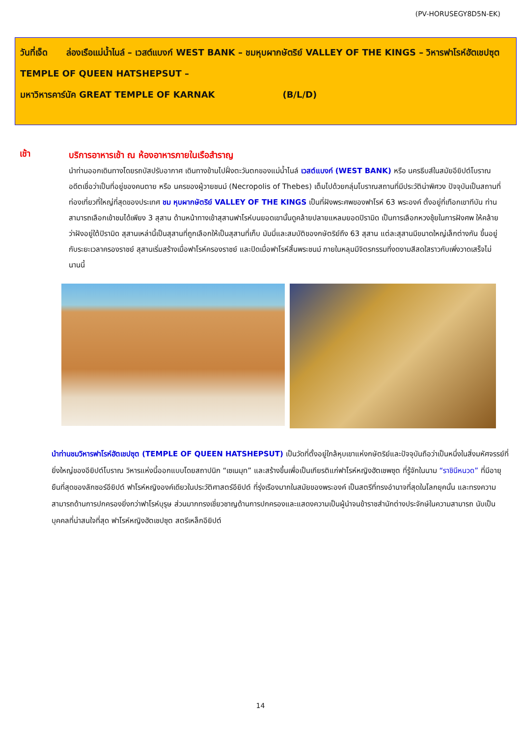(PV-HORUSEGY8D5N-EK)
วันที่เจ็ด ล่องเรือแม่น้ำไนล์ – เวสต์แบงก์ WEST BANK – ชมหุบผากษัตริย์ VALLEY OF THE KINGS – วิหารฟาโรห์ฮัตเชปซุต TEMPLE OF QUEEN HATSHEPSUT –
มหาวิหารคาร์นัค GREAT TEMPLE OF KARNAK (B/L/D)
เช้า
บริการอาหารเช้า ณ ห้องอาหารภายในเรือสำราญ
นำท่านออกเดินทางโดยรถบัสปรับอากาศ เดินทางข้ามไปฝั่งตะวันตกของแม่น้ำไนล์ เวสต์แบงก์ (WEST BANK) หรือ นครธีบส์ในสมัยอียิปต์โบราณ อดีตเชื่อว่าเป็นที่อยู่ของคนตาย หรือ นครของผู้วายชนม์ (Necropolis of Thebes) เต็มไปด้วยกลุ่มโบราณสถานที่มีประวัติน่าพิศวง ปัจจุบันเป็นสถานที่ท่องเที่ยวที่ใหญ่ที่สุดของประเทศ ชม หุบผากษัตริย์ VALLEY OF THE KINGS เป็นที่ฝังพระศพของฟาโรห์ 63 พระองค์ ตั้งอยู่ที่เทือกเขาทีบัน ท่านสามารถเลือกเข้าชมได้เพียง 3 สุสาน ด้านหน้าทางเข้าสุสานฟาโรห์บนยอดเขานั้นดูคล้ายปลายแหลมยอดปิรามิด เป็นการเลือกหวงชุ้ยในการฝังศพ ให้คล้ายว่าฝังอยู่ใต้ปิรามิด สุสานเหล่านี้เป็นสุสานที่ถูกเลือกให้เป็นสุสานที่เก็บ มัมมี่และสมบัติของกษัตริย์ถึง 63 สุสาน แต่ละสุสานมีขนาดใหญ่เล็กต่างกัน ขึ้นอยู่กับระยะเวลาครองราชย์ สุสานเริ่มสร้างเมื่อฟาโรห์ครองราชย์ และปิดเมื่อฟาโรห์สิ้นพระชนม์ ภายในหลุมมีจิตรกรรมที่งดงามสีสดใสราวกับเพิ่งวาดเสร็จไม่นานนี้
นำท่านชมวิหารฟาโรห์ฮัตเชปซุต (TEMPLE OF QUEEN HATSHEPSUT) เป็นวัดที่ตั้งอยู่ใกล้หุบเขาแห่งกษัตริย์และปัจจุบันถือว่าเป็นหนึ่งในสิ่งมหัศจรรย์ที่ยิ่งใหญ่ของอียิปต์โบราณ วิหารแห่งนี้ออกแบบโดยสถาปนิก “เซเนมุท” และสร้างขึ้นเพื่อเป็นเกียรติแก่ฟาโรห์หญิงฮัตเชพซุต ที่รู้จักในนาม “ราชินีหนวด” ที่มีอายุยืนที่สุดของลักซอร์อียิปต์ ฟาโรห์หญิงองค์เดียวในประวัติศาสตร์อียิปต์ ที่รุ่งเรืองมากในสมัยของพระองค์ เป็นสตรีที่ทรงอำนาจที่สุดในโลกยุคนั้น และทรงความสามารถด้านการปกครองยิ่งกว่าฟาโรห์บุรุษ ส่วนมากทรงเชี่ยวชาญด้านการปกครองและแสดงความเป็นผู้นำจนข้าราชสำนักต่างประจักษ์ในความสามารถ นับเป็นบุคคลที่น่าสนใจที่สุด ฟาโรห์หญิงฮัตเชปซุต สตรีเหล็กอียิปต์
14